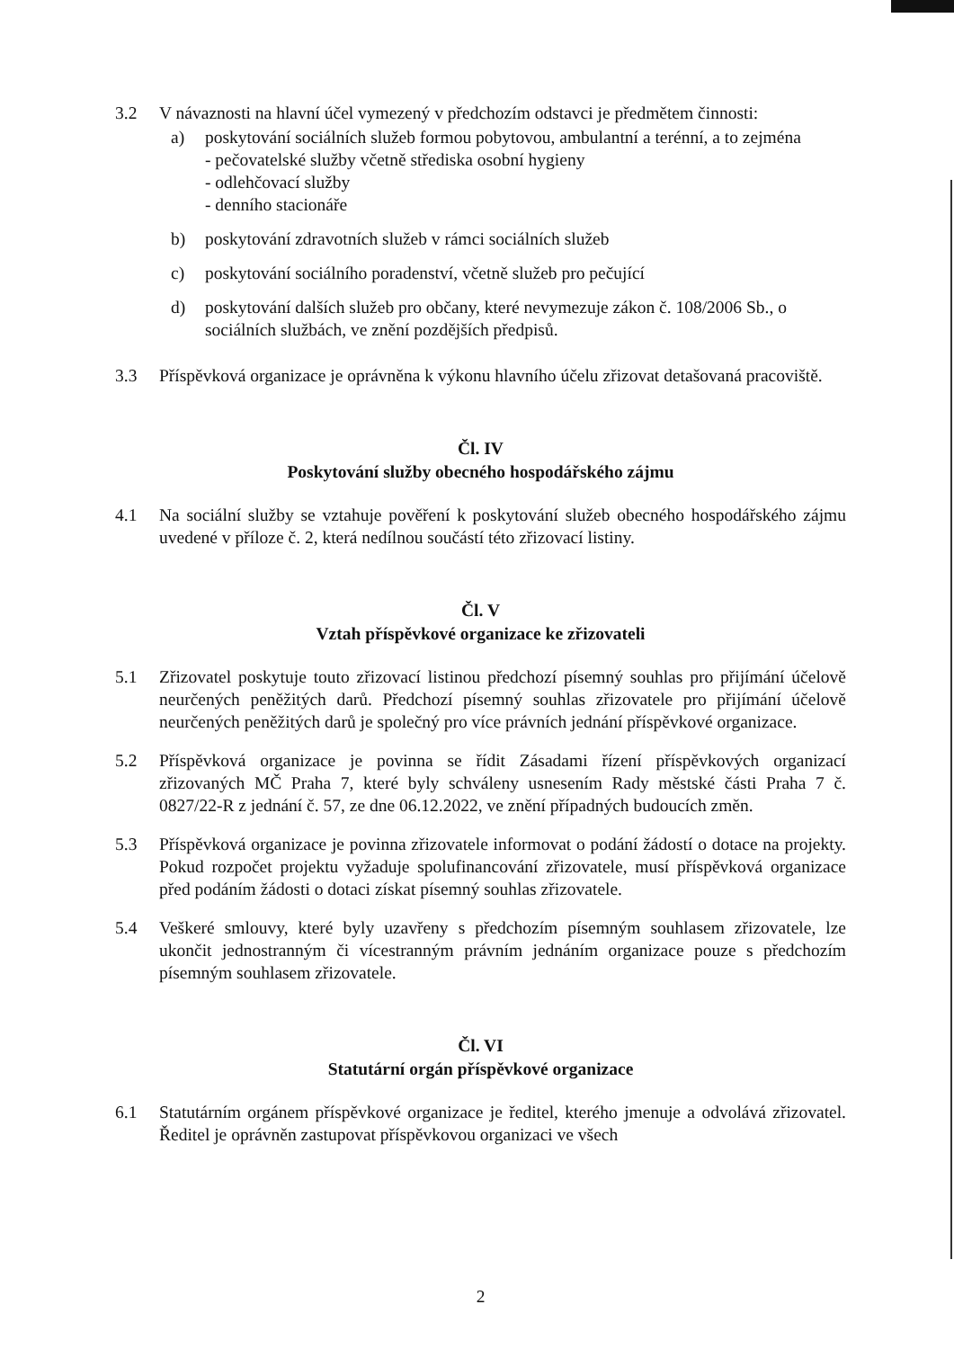3.2 V návaznosti na hlavní účel vymezený v předchozím odstavci je předmětem činnosti:
a) poskytování sociálních služeb formou pobytovou, ambulantní a terénní, a to zejména
- pečovatelské služby včetně střediska osobní hygieny
- odlehčovací služby
- denního stacionáře
b) poskytování zdravotních služeb v rámci sociálních služeb
c) poskytování sociálního poradenství, včetně služeb pro pečující
d) poskytování dalších služeb pro občany, které nevymezuje zákon č. 108/2006 Sb., o sociálních službách, ve znění pozdějších předpisů.
3.3 Příspěvková organizace je oprávněna k výkonu hlavního účelu zřizovat detašovaná pracoviště.
Čl. IV
Poskytování služby obecného hospodářského zájmu
4.1 Na sociální služby se vztahuje pověření k poskytování služeb obecného hospodářského zájmu uvedené v příloze č. 2, která nedílnou součástí této zřizovací listiny.
Čl. V
Vztah příspěvkové organizace ke zřizovateli
5.1 Zřizovatel poskytuje touto zřizovací listinou předchozí písemný souhlas pro přijímání účelově neurčených peněžitých darů. Předchozí písemný souhlas zřizovatele pro přijímání účelově neurčených peněžitých darů je společný pro více právních jednání příspěvkové organizace.
5.2 Příspěvková organizace je povinna se řídit Zásadami řízení příspěvkových organizací zřizovaných MČ Praha 7, které byly schváleny usnesením Rady městské části Praha 7 č. 0827/22-R z jednání č. 57, ze dne 06.12.2022, ve znění případných budoucích změn.
5.3 Příspěvková organizace je povinna zřizovatele informovat o podání žádostí o dotace na projekty. Pokud rozpočet projektu vyžaduje spolufinancování zřizovatele, musí příspěvková organizace před podáním žádosti o dotaci získat písemný souhlas zřizovatele.
5.4 Veškeré smlouvy, které byly uzavřeny s předchozím písemným souhlasem zřizovatele, lze ukončit jednostranným či vícestranným právním jednáním organizace pouze s předchozím písemným souhlasem zřizovatele.
Čl. VI
Statutární orgán příspěvkové organizace
6.1 Statutárním orgánem příspěvkové organizace je ředitel, kterého jmenuje a odvolává zřizovatel. Ředitel je oprávněn zastupovat příspěvkovou organizaci ve všech
2